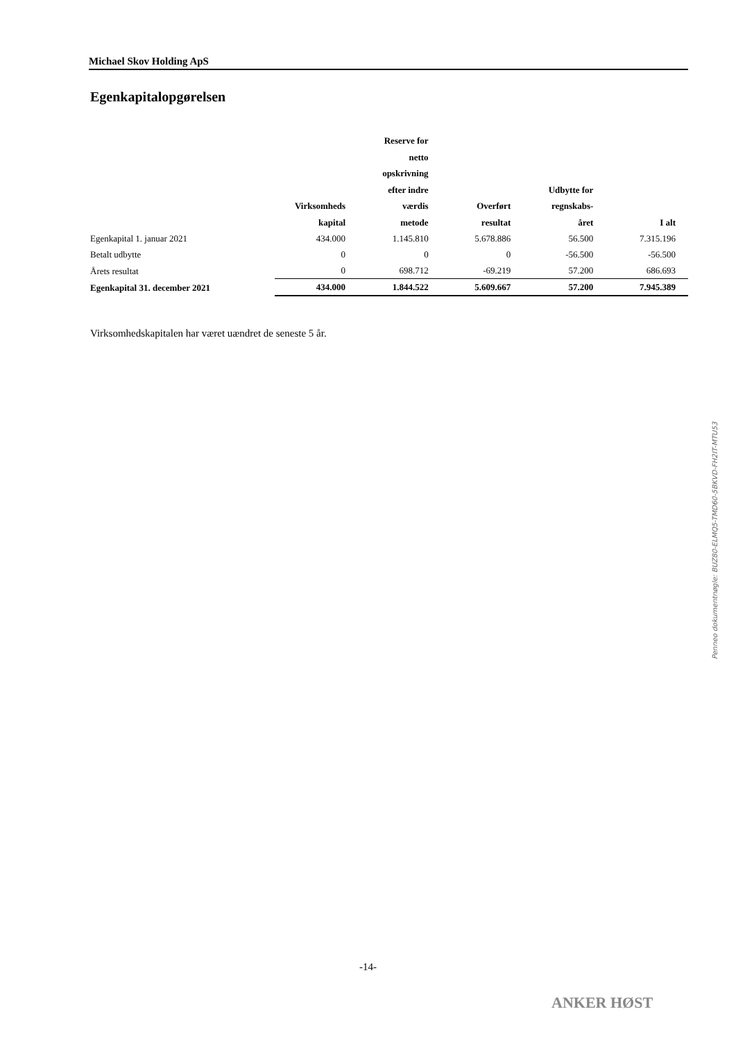Michael Skov Holding ApS
Egenkapitalopgørelsen
| | Virksomheds kapital | Reserve for netto opskrivning efter indre værdis metode | Overført resultat | Udbytte for regnskabs- året | I alt |
| --- | --- | --- | --- | --- | --- |
| Egenkapital 1. januar 2021 | 434.000 | 1.145.810 | 5.678.886 | 56.500 | 7.315.196 |
| Betalt udbytte | 0 | 0 | 0 | -56.500 | -56.500 |
| Årets resultat | 0 | 698.712 | -69.219 | 57.200 | 686.693 |
| Egenkapital 31. december 2021 | 434.000 | 1.844.522 | 5.609.667 | 57.200 | 7.945.389 |
Virksomhedskapitalen har været uændret de seneste 5 år.
Penneo dokumentnøgle: BUZ80-ELMQ5-TMD60-5BKVD-FH2IT-MTU53
-14-
ANKER HØST